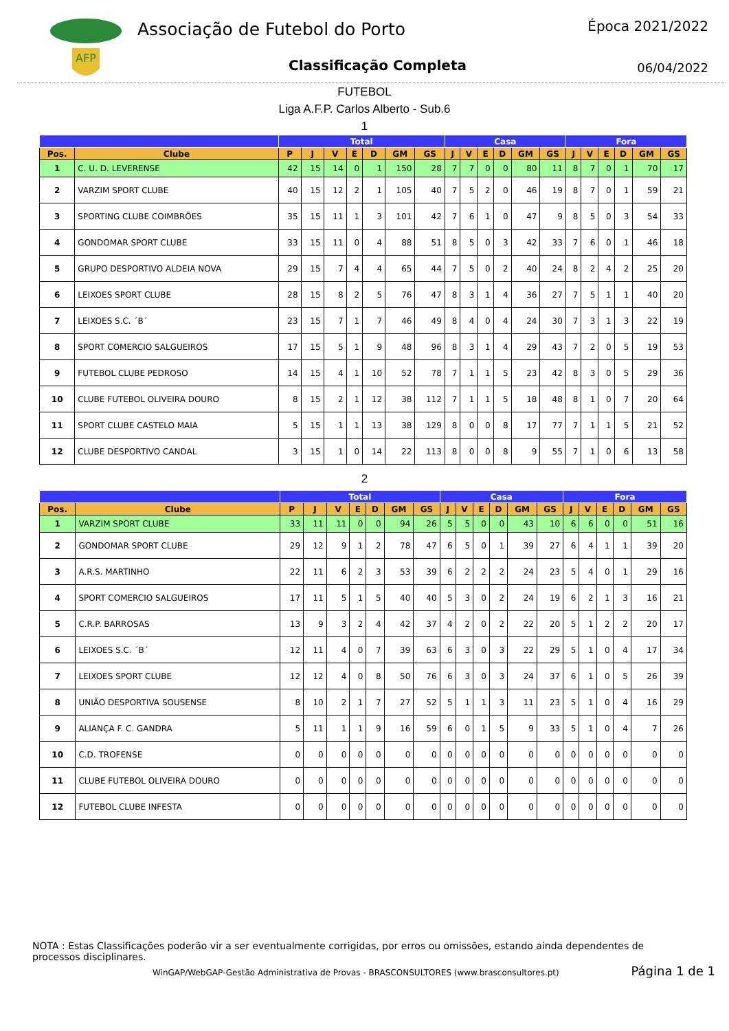AFP
Associação de Futebol do Porto
Classificação Completa
Época 2021/2022
06/04/2022
FUTEBOL
Liga A.F.P. Carlos Alberto - Sub.6
1
| | | Total | | | | | | | Casa | | | | | | Fora | | | | | |
| --- | --- | --- | --- | --- | --- | --- | --- | --- | --- | --- | --- | --- | --- | --- | --- | --- | --- | --- | --- | --- |
| Pos. | Clube | P | J | V | E | D | GM | GS | J | V | E | D | GM | GS | J | V | E | D | GM | GS |
| 1 | C. U. D. LEVERENSE | 42 | 15 | 14 | 0 | 1 | 150 | 28 | 7 | 7 | 0 | 0 | 80 | 11 | 8 | 7 | 0 | 1 | 70 | 17 |
| 2 | VARZIM SPORT CLUBE | 40 | 15 | 12 | 2 | 1 | 105 | 40 | 7 | 5 | 2 | 0 | 46 | 19 | 8 | 7 | 0 | 1 | 59 | 21 |
| 3 | SPORTING CLUBE COIMBRÕES | 35 | 15 | 11 | 1 | 3 | 101 | 42 | 7 | 6 | 1 | 0 | 47 | 9 | 8 | 5 | 0 | 3 | 54 | 33 |
| 4 | GONDOMAR SPORT CLUBE | 33 | 15 | 11 | 0 | 4 | 88 | 51 | 8 | 5 | 0 | 3 | 42 | 33 | 7 | 6 | 0 | 1 | 46 | 18 |
| 5 | GRUPO DESPORTIVO ALDEIA NOVA | 29 | 15 | 7 | 4 | 4 | 65 | 44 | 7 | 5 | 0 | 2 | 40 | 24 | 8 | 2 | 4 | 2 | 25 | 20 |
| 6 | LEIXOES SPORT CLUBE | 28 | 15 | 8 | 2 | 5 | 76 | 47 | 8 | 3 | 1 | 4 | 36 | 27 | 7 | 5 | 1 | 1 | 40 | 20 |
| 7 | LEIXOES S.C. ´B´ | 23 | 15 | 7 | 1 | 7 | 46 | 49 | 8 | 4 | 0 | 4 | 24 | 30 | 7 | 3 | 1 | 3 | 22 | 19 |
| 8 | SPORT COMERCIO SALGUEIROS | 17 | 15 | 5 | 1 | 9 | 48 | 96 | 8 | 3 | 1 | 4 | 29 | 43 | 7 | 2 | 0 | 5 | 19 | 53 |
| 9 | FUTEBOL CLUBE PEDROSO | 14 | 15 | 4 | 1 | 10 | 52 | 78 | 7 | 1 | 1 | 5 | 23 | 42 | 8 | 3 | 0 | 5 | 29 | 36 |
| 10 | CLUBE FUTEBOL OLIVEIRA DOURO | 8 | 15 | 2 | 1 | 12 | 38 | 112 | 7 | 1 | 1 | 5 | 18 | 48 | 8 | 1 | 0 | 7 | 20 | 64 |
| 11 | SPORT CLUBE CASTELO MAIA | 5 | 15 | 1 | 1 | 13 | 38 | 129 | 8 | 0 | 0 | 8 | 17 | 77 | 7 | 1 | 1 | 5 | 21 | 52 |
| 12 | CLUBE DESPORTIVO CANDAL | 3 | 15 | 1 | 0 | 14 | 22 | 113 | 8 | 0 | 0 | 8 | 9 | 55 | 7 | 1 | 0 | 6 | 13 | 58 |
2
| | | Total | | | | | | | Casa | | | | | | Fora | | | | | |
| --- | --- | --- | --- | --- | --- | --- | --- | --- | --- | --- | --- | --- | --- | --- | --- | --- | --- | --- | --- | --- |
| Pos. | Clube | P | J | V | E | D | GM | GS | J | V | E | D | GM | GS | J | V | E | D | GM | GS |
| 1 | VARZIM SPORT CLUBE | 33 | 11 | 11 | 0 | 0 | 94 | 26 | 5 | 5 | 0 | 0 | 43 | 10 | 6 | 6 | 0 | 0 | 51 | 16 |
| 2 | GONDOMAR SPORT CLUBE | 29 | 12 | 9 | 1 | 2 | 78 | 47 | 6 | 5 | 0 | 1 | 39 | 27 | 6 | 4 | 1 | 1 | 39 | 20 |
| 3 | A.R.S. MARTINHO | 22 | 11 | 6 | 2 | 3 | 53 | 39 | 6 | 2 | 2 | 2 | 24 | 23 | 5 | 4 | 0 | 1 | 29 | 16 |
| 4 | SPORT COMERCIO SALGUEIROS | 17 | 11 | 5 | 1 | 5 | 40 | 40 | 5 | 3 | 0 | 2 | 24 | 19 | 6 | 2 | 1 | 3 | 16 | 21 |
| 5 | C.R.P. BARROSAS | 13 | 9 | 3 | 2 | 4 | 42 | 37 | 4 | 2 | 0 | 2 | 22 | 20 | 5 | 1 | 2 | 2 | 20 | 17 |
| 6 | LEIXOES S.C. ´B´ | 12 | 11 | 4 | 0 | 7 | 39 | 63 | 6 | 3 | 0 | 3 | 22 | 29 | 5 | 1 | 0 | 4 | 17 | 34 |
| 7 | LEIXOES SPORT CLUBE | 12 | 12 | 4 | 0 | 8 | 50 | 76 | 6 | 3 | 0 | 3 | 24 | 37 | 6 | 1 | 0 | 5 | 26 | 39 |
| 8 | UNIÃO DESPORTIVA SOUSENSE | 8 | 10 | 2 | 1 | 7 | 27 | 52 | 5 | 1 | 1 | 3 | 11 | 23 | 5 | 1 | 0 | 4 | 16 | 29 |
| 9 | ALIANÇA F. C. GANDRA | 5 | 11 | 1 | 1 | 9 | 16 | 59 | 6 | 0 | 1 | 5 | 9 | 33 | 5 | 1 | 0 | 4 | 7 | 26 |
| 10 | C.D. TROFENSE | 0 | 0 | 0 | 0 | 0 | 0 | 0 | 0 | 0 | 0 | 0 | 0 | 0 | 0 | 0 | 0 | 0 | 0 | 0 |
| 11 | CLUBE FUTEBOL OLIVEIRA DOURO | 0 | 0 | 0 | 0 | 0 | 0 | 0 | 0 | 0 | 0 | 0 | 0 | 0 | 0 | 0 | 0 | 0 | 0 | 0 |
| 12 | FUTEBOL CLUBE INFESTA | 0 | 0 | 0 | 0 | 0 | 0 | 0 | 0 | 0 | 0 | 0 | 0 | 0 | 0 | 0 | 0 | 0 | 0 | 0 |
NOTA : Estas Classificações poderão vir a ser eventualmente corrigidas, por erros ou omissões, estando ainda dependentes de processos disciplinares.
WinGAP/WebGAP-Gestão Administrativa de Provas - BRASCONSULTORES (www.brasconsultores.pt)
Página 1 de 1